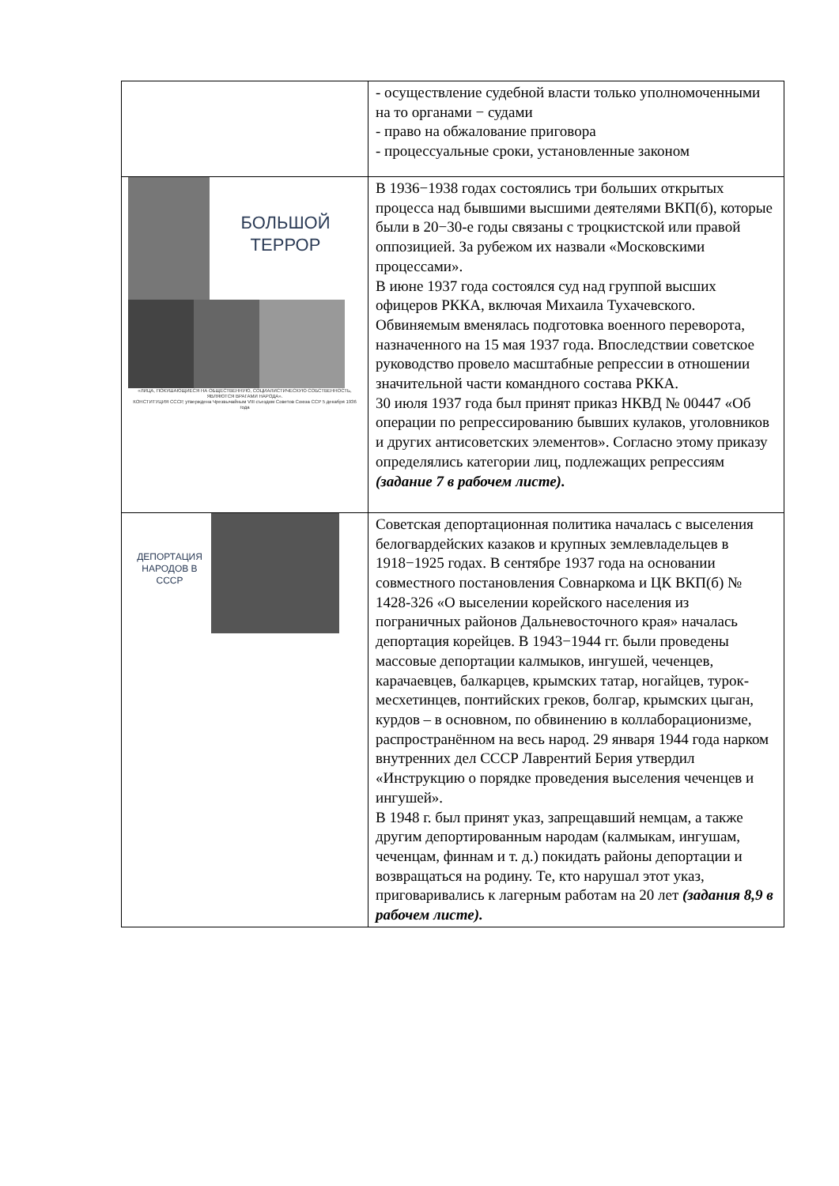| | - осуществление судебной власти только уполномоченными на то органами − судами - право на обжалование приговора - процессуальные сроки, установленные законом |
| БОЛЬШОЙ ТЕРРОР «ЛИЦА, ПОКУШАЮЩИЕСЯ НА ОБЩЕСТВЕННУЮ, СОЦИАЛИСТИЧЕСКУЮ СОБСТВЕННОСТЬ, ЯВЛЯЮТСЯ ВРАГАМИ НАРОДА». КОНСТИТУЦИЯ СССР, утверждена Чрезвычайным VIII съездом Советов Союза ССР 5 декабря 1936 года | В 1936−1938 годах состоялись три больших открытых процесса над бывшими высшими деятелями ВКП(б), которые были в 20−30-е годы связаны с троцкистской или правой оппозицией. За рубежом их назвали «Московскими процессами». В июне 1937 года состоялся суд над группой высших офицеров РККА, включая Михаила Тухачевского. Обвиняемым вменялась подготовка военного переворота, назначенного на 15 мая 1937 года. Впоследствии советское руководство провело масштабные репрессии в отношении значительной части командного состава РККА. 30 июля 1937 года был принят приказ НКВД № 00447 «Об операции по репрессированию бывших кулаков, уголовников и других антисоветских элементов». Согласно этому приказу определялись категории лиц, подлежащих репрессиям (задание 7 в рабочем листе). |
| ДЕПОРТАЦИЯ НАРОДОВ В СССР | Советская депортационная политика началась с выселения белогвардейских казаков и крупных землевладельцев в 1918−1925 годах. В сентябре 1937 года на основании совместного постановления Совнаркома и ЦК ВКП(б) № 1428-326 «О выселении корейского населения из пограничных районов Дальневосточного края» началась депортация корейцев. В 1943−1944 гг. были проведены массовые депортации калмыков, ингушей, чеченцев, карачаевцев, балкарцев, крымских татар, ногайцев, турок-месхетинцев, понтийских греков, болгар, крымских цыган, курдов – в основном, по обвинению в коллаборационизме, распространённом на весь народ. 29 января 1944 года нарком внутренних дел СССР Лаврентий Берия утвердил «Инструкцию о порядке проведения выселения чеченцев и ингушей». В 1948 г. был принят указ, запрещавший немцам, а также другим депортированным народам (калмыкам, ингушам, чеченцам, финнам и т. д.) покидать районы депортации и возвращаться на родину. Те, кто нарушал этот указ, приговаривались к лагерным работам на 20 лет (задания 8,9 в рабочем листе). |